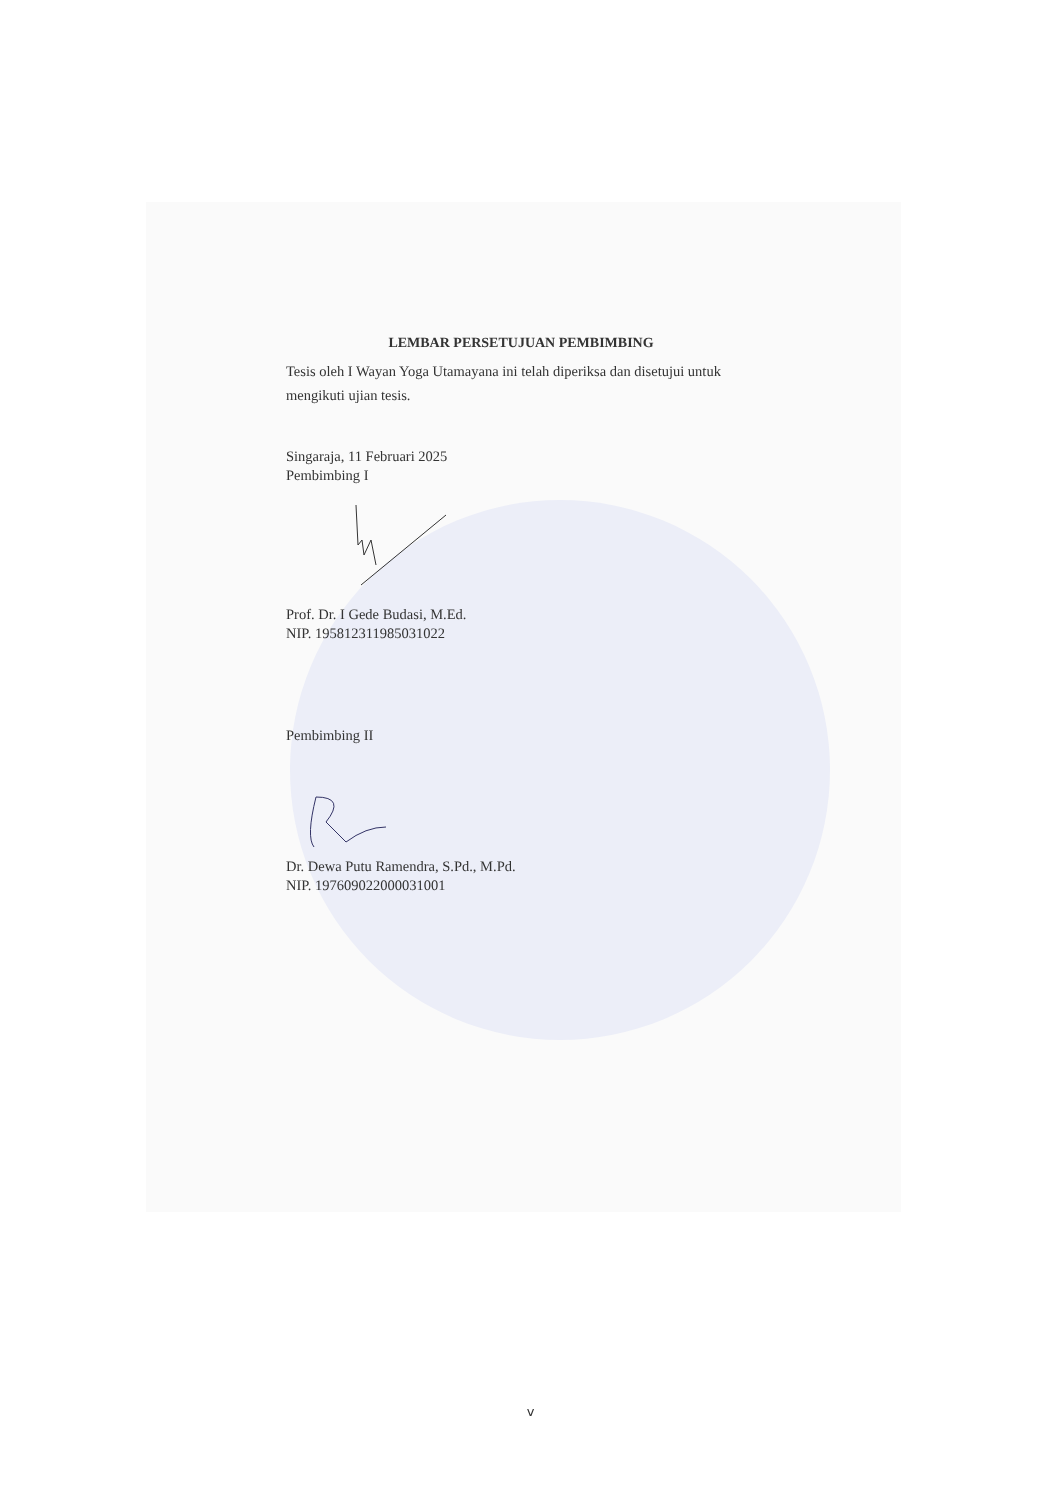LEMBAR PERSETUJUAN PEMBIMBING
Tesis oleh I Wayan Yoga Utamayana ini telah diperiksa dan disetujui untuk mengikuti ujian tesis.
Singaraja, 11 Februari 2025
Pembimbing I
Prof. Dr. I Gede Budasi, M.Ed.
NIP. 195812311985031022
Pembimbing II
Dr. Dewa Putu Ramendra, S.Pd., M.Pd.
NIP. 197609022000031001
v